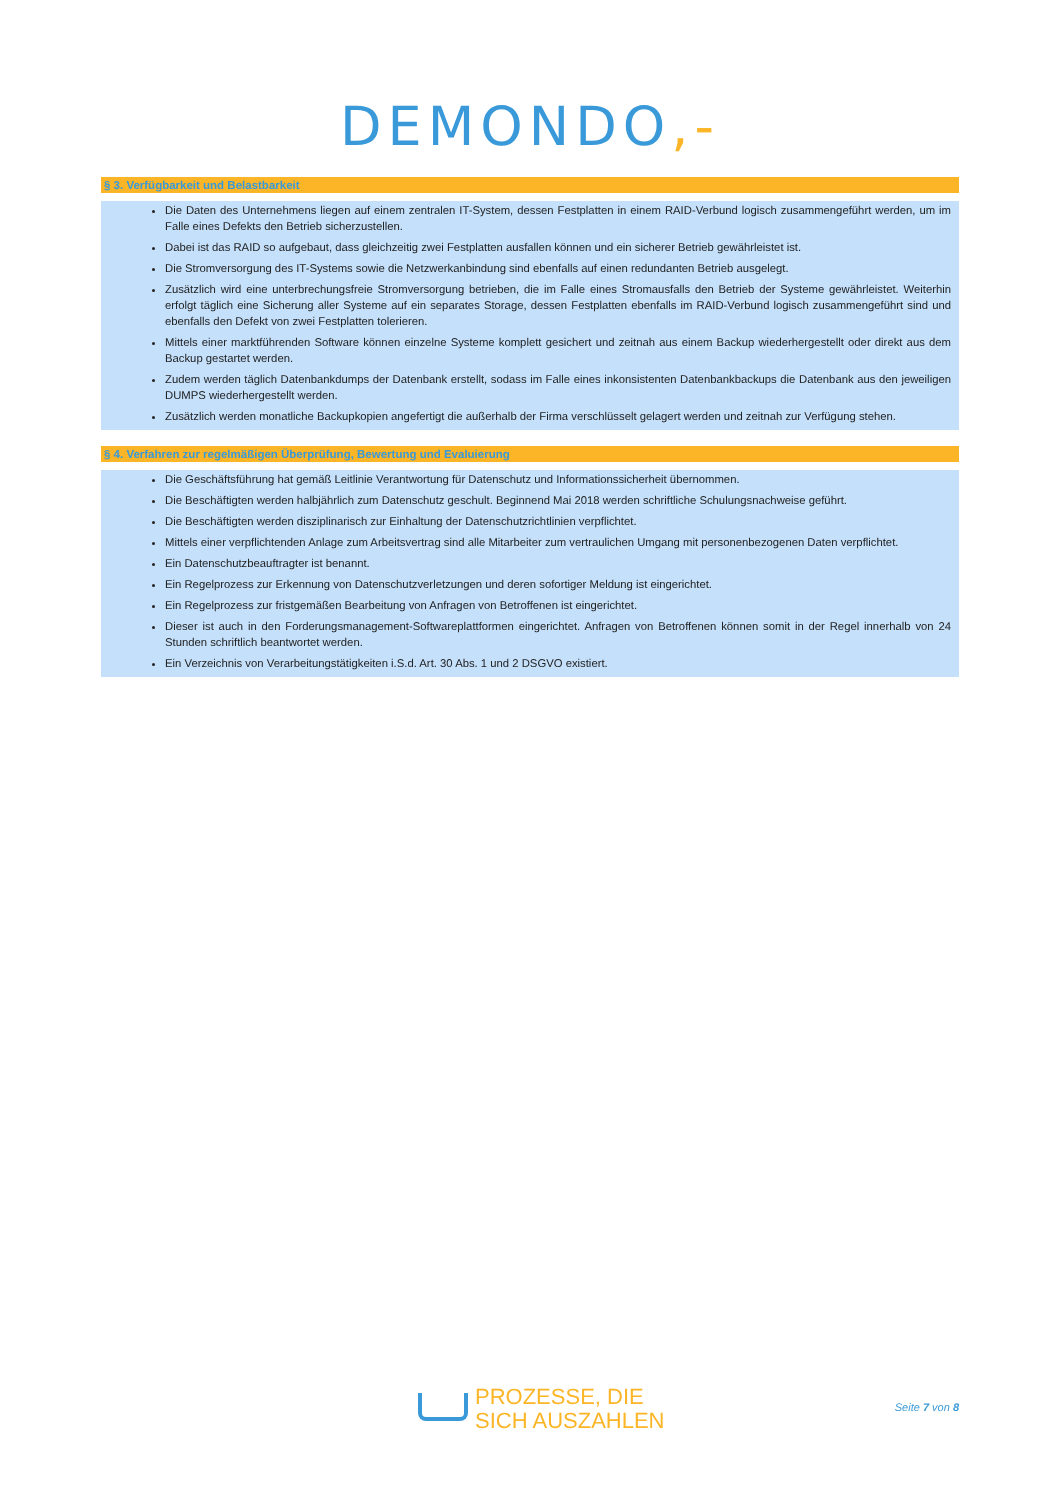DEMONDO,-
§ 3. Verfügbarkeit und Belastbarkeit
Die Daten des Unternehmens liegen auf einem zentralen IT-System, dessen Festplatten in einem RAID-Verbund logisch zusammengeführt werden, um im Falle eines Defekts den Betrieb sicherzustellen.
Dabei ist das RAID so aufgebaut, dass gleichzeitig zwei Festplatten ausfallen können und ein sicherer Betrieb gewährleistet ist.
Die Stromversorgung des IT-Systems sowie die Netzwerkanbindung sind ebenfalls auf einen redundanten Betrieb ausgelegt.
Zusätzlich wird eine unterbrechungsfreie Stromversorgung betrieben, die im Falle eines Stromausfalls den Betrieb der Systeme gewährleistet. Weiterhin erfolgt täglich eine Sicherung aller Systeme auf ein separates Storage, dessen Festplatten ebenfalls im RAID-Verbund logisch zusammengeführt sind und ebenfalls den Defekt von zwei Festplatten tolerieren.
Mittels einer marktführenden Software können einzelne Systeme komplett gesichert und zeitnah aus einem Backup wiederhergestellt oder direkt aus dem Backup gestartet werden.
Zudem werden täglich Datenbankdumps der Datenbank erstellt, sodass im Falle eines inkonsistenten Datenbankbackups die Datenbank aus den jeweiligen DUMPS wiederhergestellt werden.
Zusätzlich werden monatliche Backupkopien angefertigt die außerhalb der Firma verschlüsselt gelagert werden und zeitnah zur Verfügung stehen.
§ 4. Verfahren zur regelmäßigen Überprüfung, Bewertung und Evaluierung
Die Geschäftsführung hat gemäß Leitlinie Verantwortung für Datenschutz und Informationssicherheit übernommen.
Die Beschäftigten werden halbjährlich zum Datenschutz geschult. Beginnend Mai 2018 werden schriftliche Schulungsnachweise geführt.
Die Beschäftigten werden disziplinarisch zur Einhaltung der Datenschutzrichtlinien verpflichtet.
Mittels einer verpflichtenden Anlage zum Arbeitsvertrag sind alle Mitarbeiter zum vertraulichen Umgang mit personenbezogenen Daten verpflichtet.
Ein Datenschutzbeauftragter ist benannt.
Ein Regelprozess zur Erkennung von Datenschutzverletzungen und deren sofortiger Meldung ist eingerichtet.
Ein Regelprozess zur fristgemäßen Bearbeitung von Anfragen von Betroffenen ist eingerichtet.
Dieser ist auch in den Forderungsmanagement-Softwareplattformen eingerichtet. Anfragen von Betroffenen können somit in der Regel innerhalb von 24 Stunden schriftlich beantwortet werden.
Ein Verzeichnis von Verarbeitungstätigkeiten i.S.d. Art. 30 Abs. 1 und 2 DSGVO existiert.
PROZESSE, DIE
SICH AUSZAHLEN
Seite 7 von 8